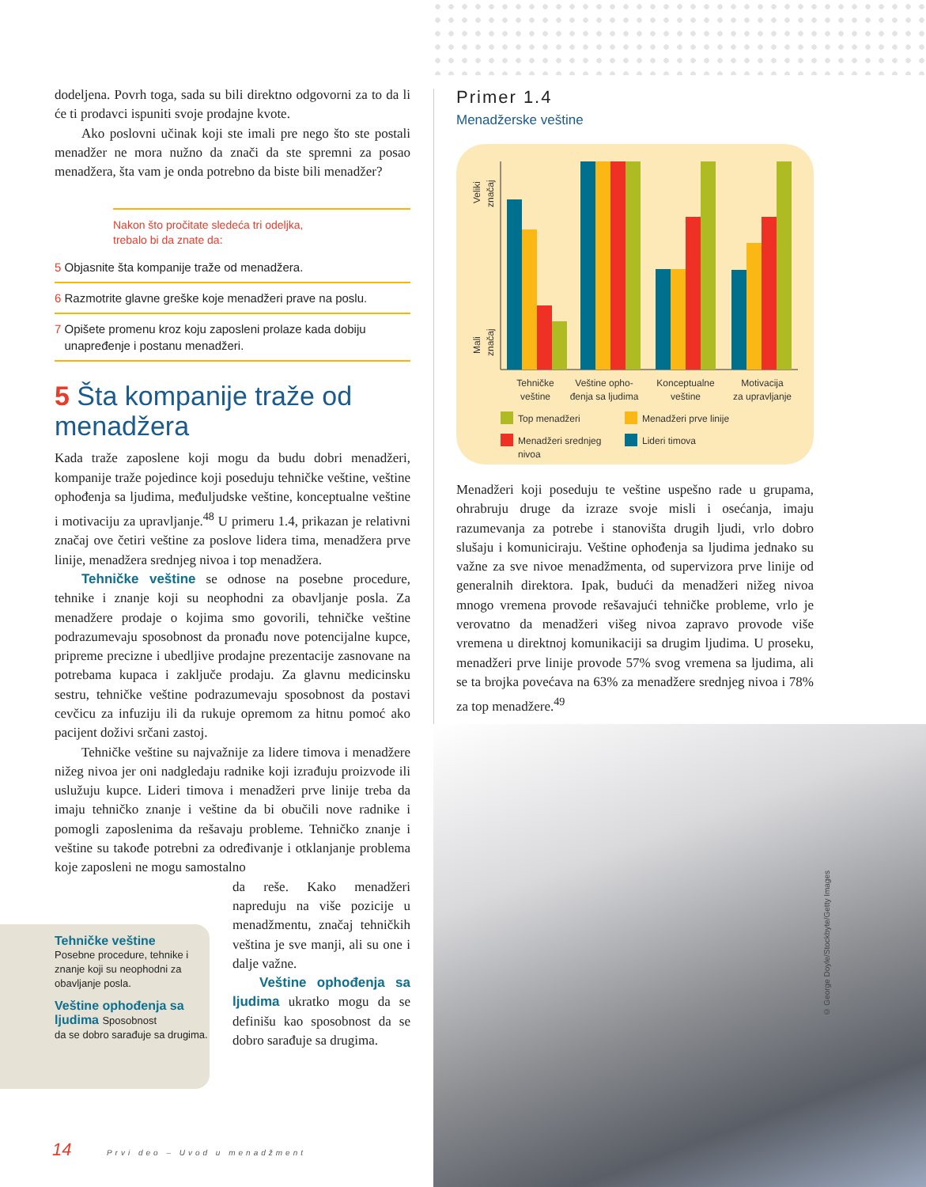dodeljena. Povrh toga, sada su bili direktno odgovorni za to da li će ti prodavci ispuniti svoje prodajne kvote.
Ako poslovni učinak koji ste imali pre nego što ste postali menadžer ne mora nužno da znači da ste spremni za posao menadžera, šta vam je onda potrebno da biste bili menadžer?
Nakon što pročitate sledeća tri odeljka,
trebalo bi da znate da:
5 Objasnite šta kompanije traže od menadžera.
6 Razmotrite glavne greške koje menadžeri prave na poslu.
7 Opišete promenu kroz koju zaposleni prolaze kada dobiju
unapređenje i postanu menadžeri.
5 Šta kompanije traže od menadžera
Kada traže zaposlene koji mogu da budu dobri menadžeri, kompanije traže pojedince koji poseduju tehničke veštine, veštine ophođenja sa ljudima, međuljudske veštine, konceptualne veštine i motivaciju za upravljanje.<sup>48</sup> U primeru 1.4, prikazan je relativni značaj ove četiri veštine za poslove lidera tima, menadžera prve linije, menadžera srednjeg nivoa i top menadžera.
Tehničke veštine se odnose na posebne procedure, tehnike i znanje koji su neophodni za obavljanje posla. Za menadžere prodaje o kojima smo govorili, tehničke veštine podrazumevaju sposobnost da pronađu nove potencijalne kupce, pripreme precizne i ubedljive prodajne prezentacije zasnovane na potrebama kupaca i zaključe prodaju. Za glavnu medicinsku sestru, tehničke veštine podrazumevaju sposobnost da postavi cevčicu za infuziju ili da rukuje opremom za hitnu pomoć ako pacijent doživi srčani zastoj.
Tehničke veštine su najvažnije za lidere timova i menadžere nižeg nivoa jer oni nadgledaju radnike koji izrađuju proizvode ili uslužuju kupce. Lideri timova i menadžeri prve linije treba da imaju tehničko znanje i veštine da bi obučili nove radnike i pomogli zaposlenima da rešavaju probleme. Tehničko znanje i veštine su takođe potrebni za određivanje i otklanjanje problema koje zaposleni ne mogu samostalno
da reše. Kako menadžeri napreduju na više pozicije u menadžmentu, značaj tehničkih veština je sve manji, ali su one i dalje važne.
Veštine ophođenja sa ljudima ukratko mogu da se definišu kao sposobnost da se dobro sarađuje sa drugima.
Tehničke veštine
Posebne procedure, tehnike i znanje koji su neophodni za obavljanje posla.
Veštine ophođenja sa ljudima Sposobnost
da se dobro sarađuje sa drugima.
14 Prvi deo – Uvod u menadžment
Primer 1.4
Menadžerske veštine
Veliki
značaj
Mali
značaj
Tehničke
veštine
Veštine opho-
đenja sa ljudima
Konceptualne
veštine
Motivacija
za upravljanje
Top menadžeri
Menadžeri prve linije
Menadžeri srednjeg
nivoa
Lideri timova
Menadžeri koji poseduju te veštine uspešno rade u grupama, ohrabruju druge da izraze svoje misli i osećanja, imaju razumevanja za potrebe i stanovišta drugih ljudi, vrlo dobro slušaju i komuniciraju. Veštine ophođenja sa ljudima jednako su važne za sve nivoe menadžmenta, od supervizora prve linije od generalnih direktora. Ipak, budući da menadžeri nižeg nivoa mnogo vremena provode rešavajući tehničke probleme, vrlo je verovatno da menadžeri višeg nivoa zapravo provode više vremena u direktnoj komunikaciji sa drugim ljudima. U proseku, menadžeri prve linije provode 57% svog vremena sa ljudima, ali se ta brojka povećava na 63% za menadžere srednjeg nivoa i 78% za top menadžere.<sup>49</sup>
© George Doyle/Stockbyte/Getty Images